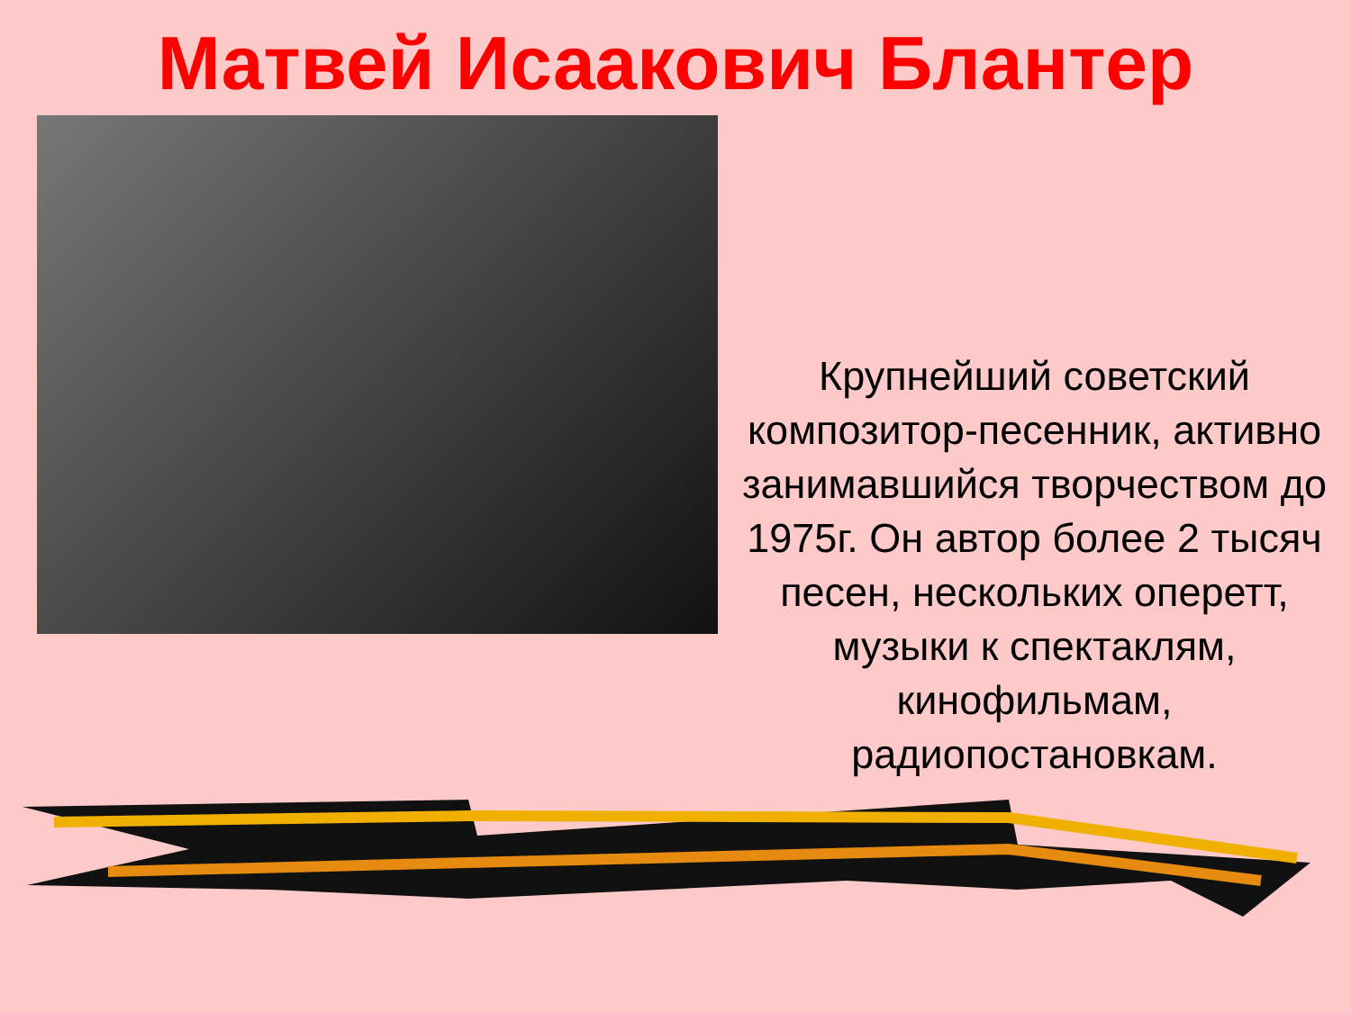Матвей Исаакович Блантер
Крупнейший советский композитор-песенник, активно занимавшийся творчеством до 1975г. Он автор более 2 тысяч песен, нескольких оперетт, музыки к спектаклям, кинофильмам, радиопостановкам.